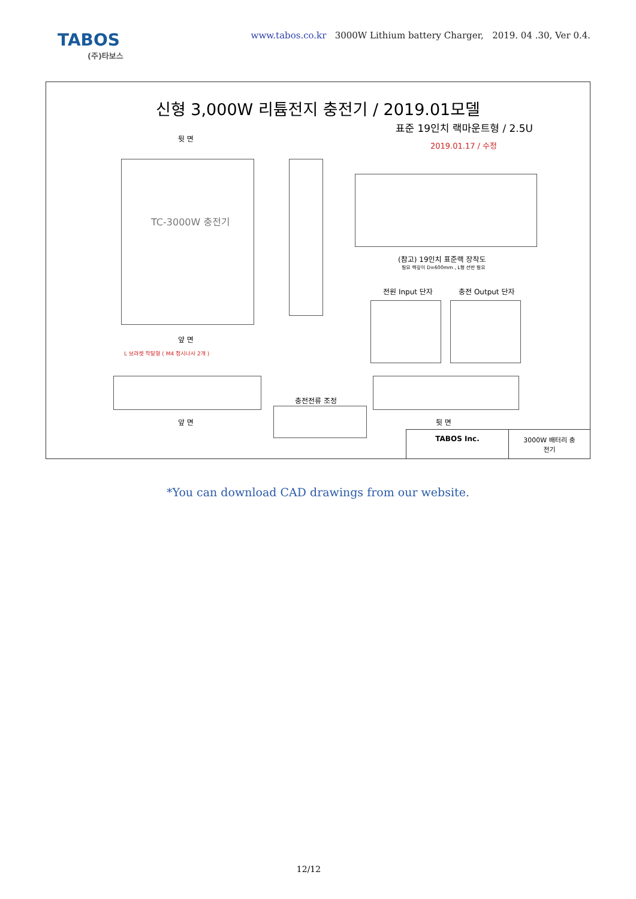TABOS
(주)타보스
www.tabos.co.kr 3000W Lithium battery Charger, 2019. 04 .30, Ver 0.4.
신형 3,000W 리튬전지 충전기 / 2019.01모델
표준 19인치 랙마운트형 / 2.5U
2019.01.17 / 수정
뒷 면
TC-3000W 충전기
앞 면
L 브라켓 착탈형 ( M4 접시나사 2개 )
(참고) 19인치 표준랙 장착도
필요 랙깊이 D=600mm , L형 선반 필요
전원 Input 단자 충전 Output 단자
앞 면
충전전류 조정
뒷 면
TABOS Inc. 3000W 배터리 충전기
*You can download CAD drawings from our website.
12/12